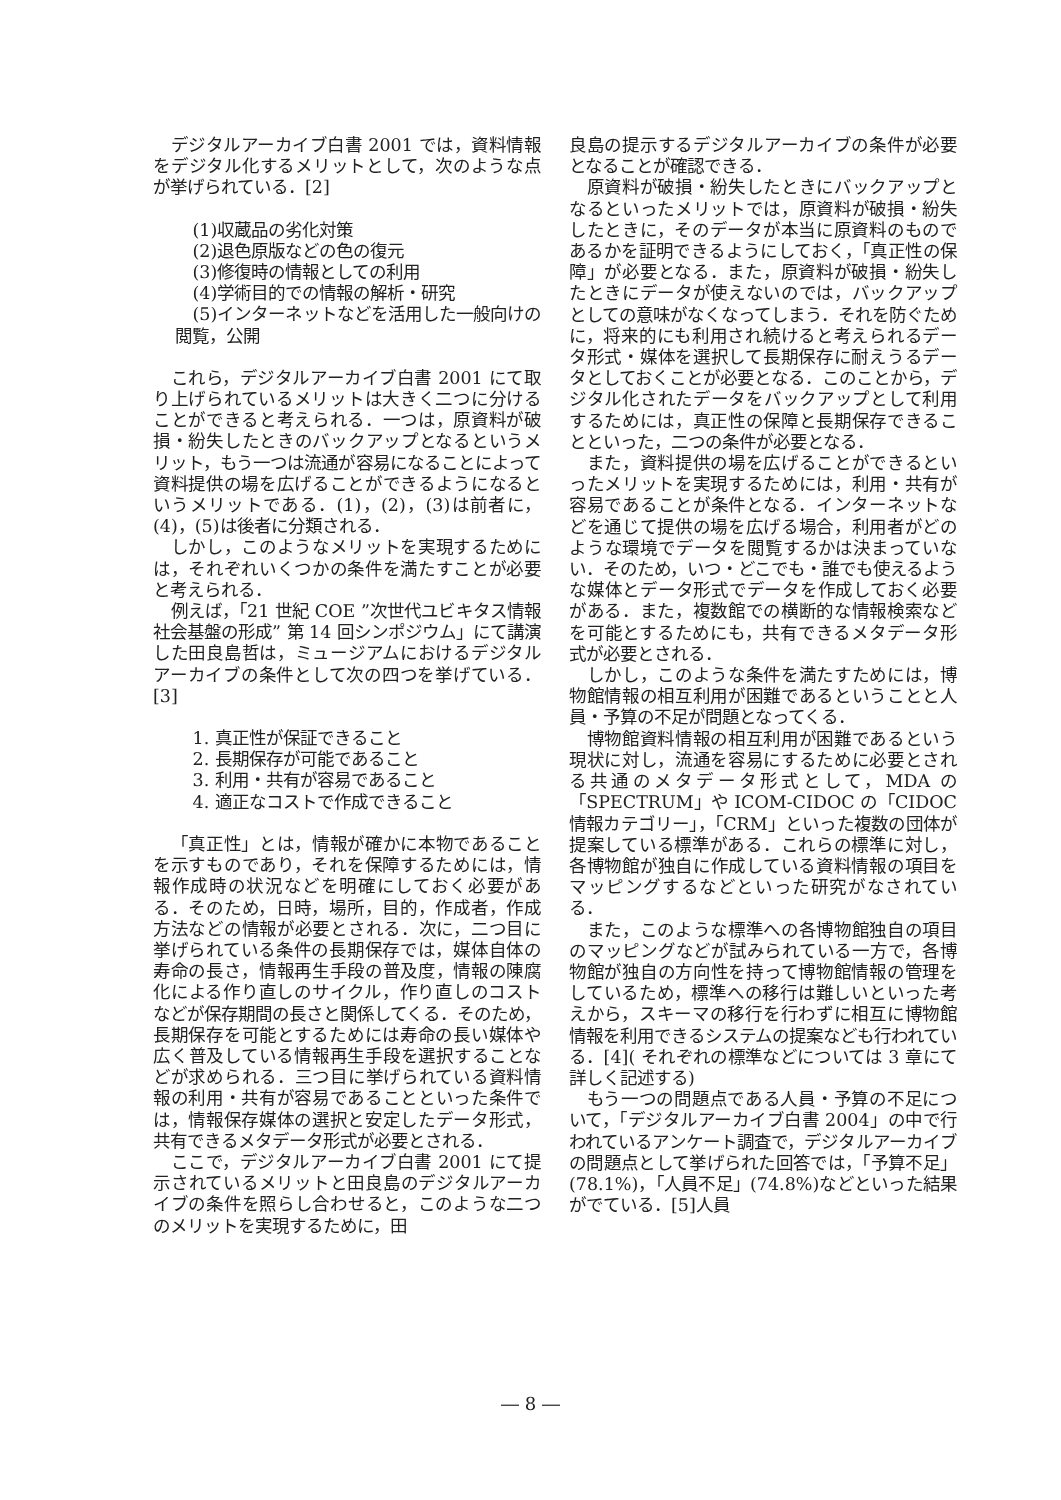デジタルアーカイブ白書 2001 では，資料情報をデジタル化するメリットとして，次のような点が挙げられている．[2]
(1)収蔵品の劣化対策
(2)退色原版などの色の復元
(3)修復時の情報としての利用
(4)学術目的での情報の解析・研究
(5)インターネットなどを活用した一般向けの閲覧，公開
これら，デジタルアーカイブ白書 2001 にて取り上げられているメリットは大きく二つに分けることができると考えられる．一つは，原資料が破損・紛失したときのバックアップとなるというメリット，もう一つは流通が容易になることによって資料提供の場を広げることができるようになるというメリットである．(1)，(2)，(3)は前者に，(4)，(5)は後者に分類される．
しかし，このようなメリットを実現するためには，それぞれいくつかの条件を満たすことが必要と考えられる．
例えば，「21 世紀 COE ”次世代ユビキタス情報社会基盤の形成” 第 14 回シンポジウム」にて講演した田良島哲は，ミュージアムにおけるデジタルアーカイブの条件として次の四つを挙げている．[3]
1. 真正性が保証できること
2. 長期保存が可能であること
3. 利用・共有が容易であること
4. 適正なコストで作成できること
「真正性」とは，情報が確かに本物であることを示すものであり，それを保障するためには，情報作成時の状況などを明確にしておく必要がある．そのため，日時，場所，目的，作成者，作成方法などの情報が必要とされる．次に，二つ目に挙げられている条件の長期保存では，媒体自体の寿命の長さ，情報再生手段の普及度，情報の陳腐化による作り直しのサイクル，作り直しのコストなどが保存期間の長さと関係してくる．そのため，長期保存を可能とするためには寿命の長い媒体や広く普及している情報再生手段を選択することなどが求められる．三つ目に挙げられている資料情報の利用・共有が容易であることといった条件では，情報保存媒体の選択と安定したデータ形式，共有できるメタデータ形式が必要とされる．
ここで，デジタルアーカイブ白書 2001 にて提示されているメリットと田良島のデジタルアーカイブの条件を照らし合わせると，このような二つのメリットを実現するために，田
良島の提示するデジタルアーカイブの条件が必要となることが確認できる．
原資料が破損・紛失したときにバックアップとなるといったメリットでは，原資料が破損・紛失したときに，そのデータが本当に原資料のものであるかを証明できるようにしておく，「真正性の保障」が必要となる．また，原資料が破損・紛失したときにデータが使えないのでは，バックアップとしての意味がなくなってしまう．それを防ぐために，将来的にも利用され続けると考えられるデータ形式・媒体を選択して長期保存に耐えうるデータとしておくことが必要となる．このことから，デジタル化されたデータをバックアップとして利用するためには，真正性の保障と長期保存できることといった，二つの条件が必要となる．
また，資料提供の場を広げることができるといったメリットを実現するためには，利用・共有が容易であることが条件となる．インターネットなどを通じて提供の場を広げる場合，利用者がどのような環境でデータを閲覧するかは決まっていない．そのため，いつ・どこでも・誰でも使えるような媒体とデータ形式でデータを作成しておく必要がある．また，複数館での横断的な情報検索などを可能とするためにも，共有できるメタデータ形式が必要とされる．
しかし，このような条件を満たすためには，博物館情報の相互利用が困難であるということと人員・予算の不足が問題となってくる．
博物館資料情報の相互利用が困難であるという現状に対し，流通を容易にするために必要とされる共通のメタデータ形式として，MDA の「SPECTRUM」や ICOM-CIDOC の「CIDOC 情報カテゴリー」，「CRM」といった複数の団体が提案している標準がある．これらの標準に対し，各博物館が独自に作成している資料情報の項目をマッピングするなどといった研究がなされている．
また，このような標準への各博物館独自の項目のマッピングなどが試みられている一方で，各博物館が独自の方向性を持って博物館情報の管理をしているため，標準への移行は難しいといった考えから，スキーマの移行を行わずに相互に博物館情報を利用できるシステムの提案なども行われている．[4]( それぞれの標準などについては 3 章にて詳しく記述する)
もう一つの問題点である人員・予算の不足について，「デジタルアーカイブ白書 2004」の中で行われているアンケート調査で，デジタルアーカイブの問題点として挙げられた回答では，「予算不足」(78.1%)，「人員不足」(74.8%)などといった結果がでている．[5]人員
― 8 ―